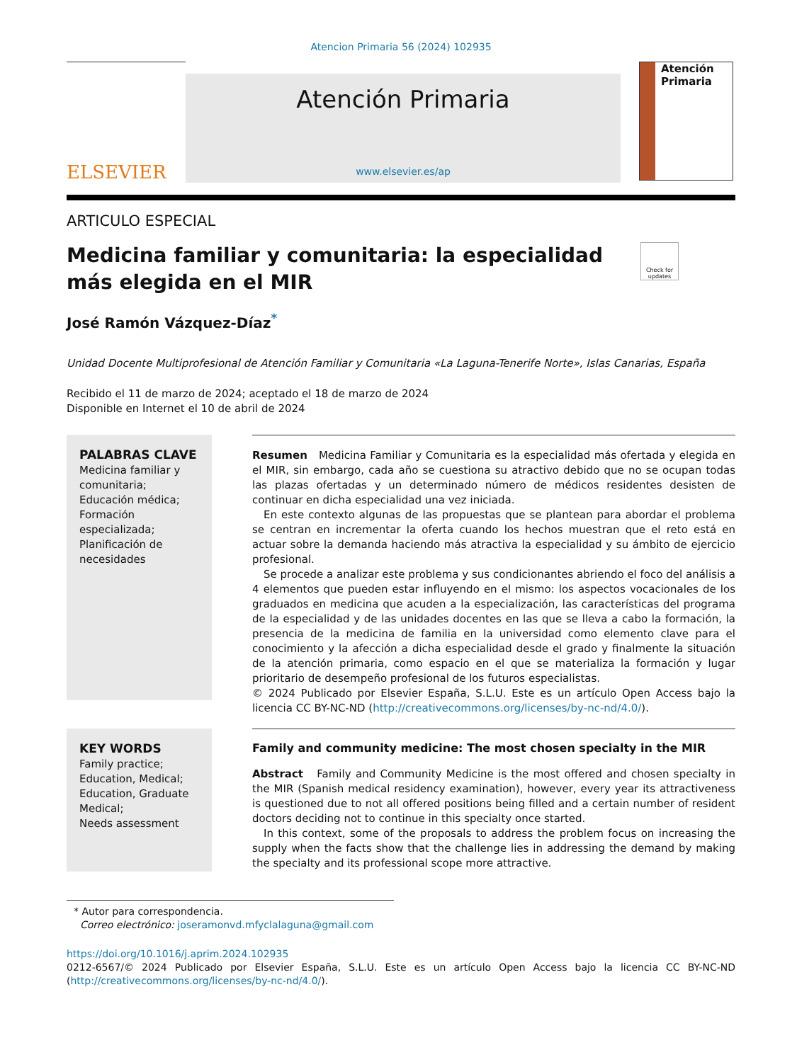Atencion Primaria 56 (2024) 102935
ELSEVIER
Atención Primaria
www.elsevier.es/ap
Atención
Primaria
ARTICULO ESPECIAL
Medicina familiar y comunitaria: la especialidad más elegida en el MIR
Check for updates
José Ramón Vázquez-Díaz<sup>*</sup>
Unidad Docente Multiprofesional de Atención Familiar y Comunitaria «La Laguna-Tenerife Norte», Islas Canarias, España
Recibido el 11 de marzo de 2024; aceptado el 18 de marzo de 2024
Disponible en Internet el 10 de abril de 2024
PALABRAS CLAVE
Medicina familiar y comunitaria;
Educación médica;
Formación especializada;
Planificación de necesidades
Resumen Medicina Familiar y Comunitaria es la especialidad más ofertada y elegida en el MIR, sin embargo, cada año se cuestiona su atractivo debido que no se ocupan todas las plazas ofertadas y un determinado número de médicos residentes desisten de continuar en dicha especialidad una vez iniciada.
En este contexto algunas de las propuestas que se plantean para abordar el problema se centran en incrementar la oferta cuando los hechos muestran que el reto está en actuar sobre la demanda haciendo más atractiva la especialidad y su ámbito de ejercicio profesional.
Se procede a analizar este problema y sus condicionantes abriendo el foco del análisis a 4 elementos que pueden estar influyendo en el mismo: los aspectos vocacionales de los graduados en medicina que acuden a la especialización, las características del programa de la especialidad y de las unidades docentes en las que se lleva a cabo la formación, la presencia de la medicina de familia en la universidad como elemento clave para el conocimiento y la afección a dicha especialidad desde el grado y finalmente la situación de la atención primaria, como espacio en el que se materializa la formación y lugar prioritario de desempeño profesional de los futuros especialistas.
© 2024 Publicado por Elsevier España, S.L.U. Este es un artículo Open Access bajo la licencia CC BY-NC-ND (http://creativecommons.org/licenses/by-nc-nd/4.0/).
KEY WORDS
Family practice;
Education, Medical;
Education, Graduate Medical;
Needs assessment
Family and community medicine: The most chosen specialty in the MIR
Abstract Family and Community Medicine is the most offered and chosen specialty in the MIR (Spanish medical residency examination), however, every year its attractiveness is questioned due to not all offered positions being filled and a certain number of resident doctors deciding not to continue in this specialty once started.
In this context, some of the proposals to address the problem focus on increasing the supply when the facts show that the challenge lies in addressing the demand by making the specialty and its professional scope more attractive.
* Autor para correspondencia.
Correo electrónico: joseramonvd.mfyclalaguna@gmail.com
https://doi.org/10.1016/j.aprim.2024.102935
0212-6567/© 2024 Publicado por Elsevier España, S.L.U. Este es un artículo Open Access bajo la licencia CC BY-NC-ND (http://creativecommons.org/licenses/by-nc-nd/4.0/).